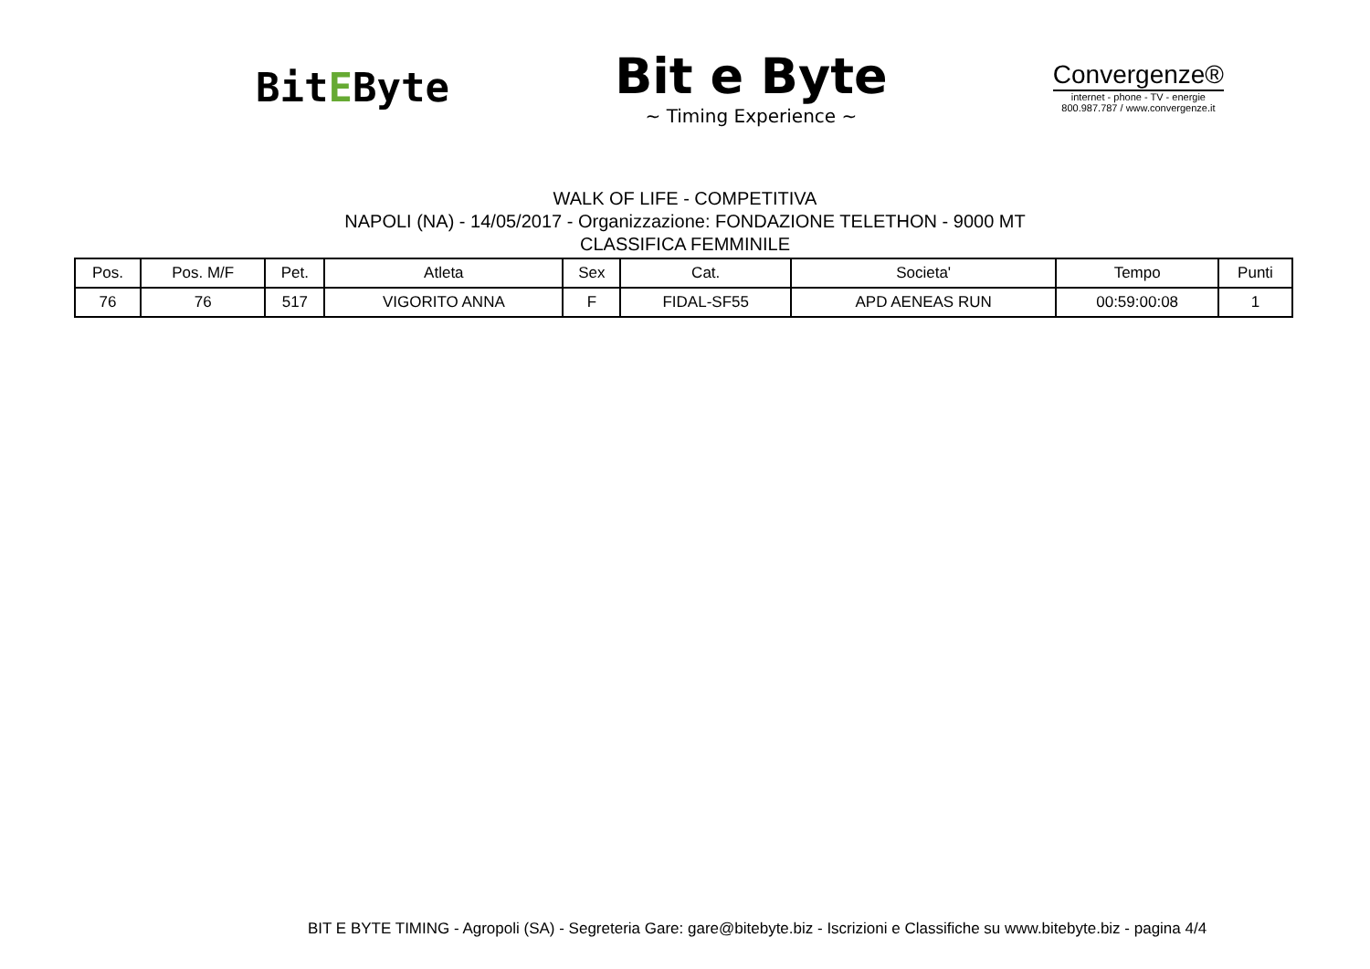BitEByte
Bit e Byte
~ Timing Experience ~
Convergenze®
internet - phone - TV - energie
800.987.787 / www.convergenze.it
WALK OF LIFE - COMPETITIVA
NAPOLI (NA) - 14/05/2017 - Organizzazione: FONDAZIONE TELETHON - 9000 MT
CLASSIFICA FEMMINILE
| Pos. | Pos. M/F | Pet. | Atleta | Sex | Cat. | Societa' | Tempo | Punti |
| --- | --- | --- | --- | --- | --- | --- | --- | --- |
| 76 | 76 | 517 | VIGORITO ANNA | F | FIDAL-SF55 | APD AENEAS RUN | 00:59:00:08 | 1 |
BIT E BYTE TIMING - Agropoli (SA) - Segreteria Gare: gare@bitebyte.biz - Iscrizioni e Classifiche su www.bitebyte.biz - pagina 4/4